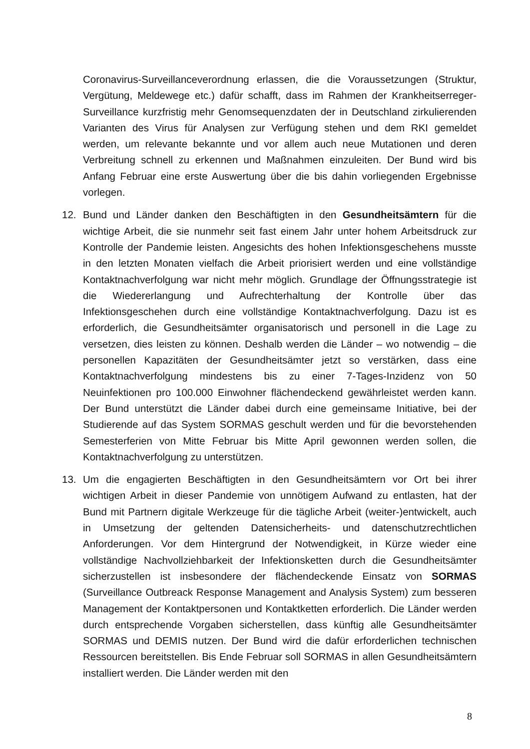Coronavirus-Surveillanceverordnung erlassen, die die Voraussetzungen (Struktur, Vergütung, Meldewege etc.) dafür schafft, dass im Rahmen der Krankheitserreger-Surveillance kurzfristig mehr Genomsequenzdaten der in Deutschland zirkulierenden Varianten des Virus für Analysen zur Verfügung stehen und dem RKI gemeldet werden, um relevante bekannte und vor allem auch neue Mutationen und deren Verbreitung schnell zu erkennen und Maßnahmen einzuleiten. Der Bund wird bis Anfang Februar eine erste Auswertung über die bis dahin vorliegenden Ergebnisse vorlegen.
12. Bund und Länder danken den Beschäftigten in den Gesundheitsämtern für die wichtige Arbeit, die sie nunmehr seit fast einem Jahr unter hohem Arbeitsdruck zur Kontrolle der Pandemie leisten. Angesichts des hohen Infektionsgeschehens musste in den letzten Monaten vielfach die Arbeit priorisiert werden und eine vollständige Kontaktnachverfolgung war nicht mehr möglich. Grundlage der Öffnungsstrategie ist die Wiedererlangung und Aufrechterhaltung der Kontrolle über das Infektionsgeschehen durch eine vollständige Kontaktnachverfolgung. Dazu ist es erforderlich, die Gesundheitsämter organisatorisch und personell in die Lage zu versetzen, dies leisten zu können. Deshalb werden die Länder – wo notwendig – die personellen Kapazitäten der Gesundheitsämter jetzt so verstärken, dass eine Kontaktnachverfolgung mindestens bis zu einer 7-Tages-Inzidenz von 50 Neuinfektionen pro 100.000 Einwohner flächendeckend gewährleistet werden kann. Der Bund unterstützt die Länder dabei durch eine gemeinsame Initiative, bei der Studierende auf das System SORMAS geschult werden und für die bevorstehenden Semesterferien von Mitte Februar bis Mitte April gewonnen werden sollen, die Kontaktnachverfolgung zu unterstützen.
13. Um die engagierten Beschäftigten in den Gesundheitsämtern vor Ort bei ihrer wichtigen Arbeit in dieser Pandemie von unnötigem Aufwand zu entlasten, hat der Bund mit Partnern digitale Werkzeuge für die tägliche Arbeit (weiter-)entwickelt, auch in Umsetzung der geltenden Datensicherheits- und datenschutzrechtlichen Anforderungen. Vor dem Hintergrund der Notwendigkeit, in Kürze wieder eine vollständige Nachvollziehbarkeit der Infektionsketten durch die Gesundheitsämter sicherzustellen ist insbesondere der flächendeckende Einsatz von SORMAS (Surveillance Outbreack Response Management and Analysis System) zum besseren Management der Kontaktpersonen und Kontaktketten erforderlich. Die Länder werden durch entsprechende Vorgaben sicherstellen, dass künftig alle Gesundheitsämter SORMAS und DEMIS nutzen. Der Bund wird die dafür erforderlichen technischen Ressourcen bereitstellen. Bis Ende Februar soll SORMAS in allen Gesundheitsämtern installiert werden. Die Länder werden mit den
8